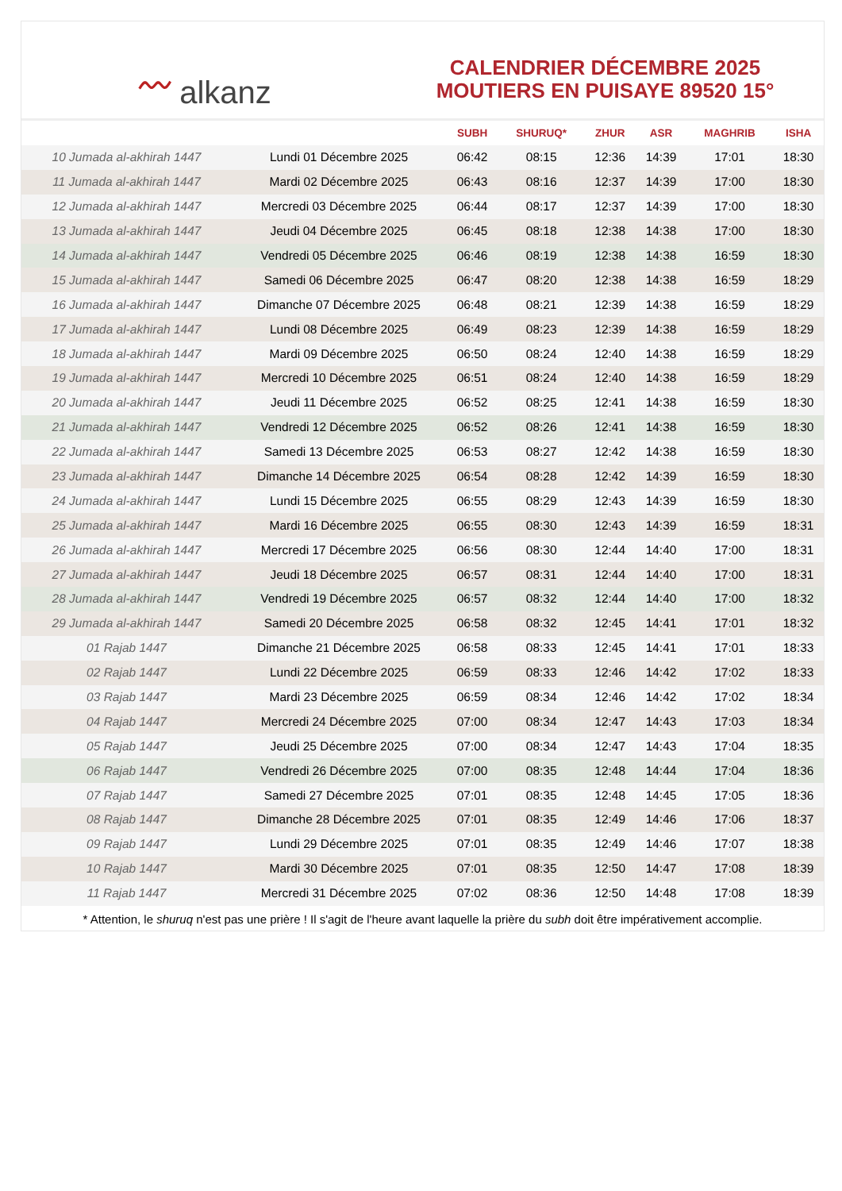〰 alkanz
CALENDRIER DÉCEMBRE 2025
MOUTIERS EN PUISAYE 89520 15°
| | | SUBH | SHURUQ* | ZHUR | ASR | MAGHRIB | ISHA |
| --- | --- | --- | --- | --- | --- | --- | --- |
| 10 Jumada al-akhirah 1447 | Lundi 01 Décembre 2025 | 06:42 | 08:15 | 12:36 | 14:39 | 17:01 | 18:30 |
| 11 Jumada al-akhirah 1447 | Mardi 02 Décembre 2025 | 06:43 | 08:16 | 12:37 | 14:39 | 17:00 | 18:30 |
| 12 Jumada al-akhirah 1447 | Mercredi 03 Décembre 2025 | 06:44 | 08:17 | 12:37 | 14:39 | 17:00 | 18:30 |
| 13 Jumada al-akhirah 1447 | Jeudi 04 Décembre 2025 | 06:45 | 08:18 | 12:38 | 14:38 | 17:00 | 18:30 |
| 14 Jumada al-akhirah 1447 | Vendredi 05 Décembre 2025 | 06:46 | 08:19 | 12:38 | 14:38 | 16:59 | 18:30 |
| 15 Jumada al-akhirah 1447 | Samedi 06 Décembre 2025 | 06:47 | 08:20 | 12:38 | 14:38 | 16:59 | 18:29 |
| 16 Jumada al-akhirah 1447 | Dimanche 07 Décembre 2025 | 06:48 | 08:21 | 12:39 | 14:38 | 16:59 | 18:29 |
| 17 Jumada al-akhirah 1447 | Lundi 08 Décembre 2025 | 06:49 | 08:23 | 12:39 | 14:38 | 16:59 | 18:29 |
| 18 Jumada al-akhirah 1447 | Mardi 09 Décembre 2025 | 06:50 | 08:24 | 12:40 | 14:38 | 16:59 | 18:29 |
| 19 Jumada al-akhirah 1447 | Mercredi 10 Décembre 2025 | 06:51 | 08:24 | 12:40 | 14:38 | 16:59 | 18:29 |
| 20 Jumada al-akhirah 1447 | Jeudi 11 Décembre 2025 | 06:52 | 08:25 | 12:41 | 14:38 | 16:59 | 18:30 |
| 21 Jumada al-akhirah 1447 | Vendredi 12 Décembre 2025 | 06:52 | 08:26 | 12:41 | 14:38 | 16:59 | 18:30 |
| 22 Jumada al-akhirah 1447 | Samedi 13 Décembre 2025 | 06:53 | 08:27 | 12:42 | 14:38 | 16:59 | 18:30 |
| 23 Jumada al-akhirah 1447 | Dimanche 14 Décembre 2025 | 06:54 | 08:28 | 12:42 | 14:39 | 16:59 | 18:30 |
| 24 Jumada al-akhirah 1447 | Lundi 15 Décembre 2025 | 06:55 | 08:29 | 12:43 | 14:39 | 16:59 | 18:30 |
| 25 Jumada al-akhirah 1447 | Mardi 16 Décembre 2025 | 06:55 | 08:30 | 12:43 | 14:39 | 16:59 | 18:31 |
| 26 Jumada al-akhirah 1447 | Mercredi 17 Décembre 2025 | 06:56 | 08:30 | 12:44 | 14:40 | 17:00 | 18:31 |
| 27 Jumada al-akhirah 1447 | Jeudi 18 Décembre 2025 | 06:57 | 08:31 | 12:44 | 14:40 | 17:00 | 18:31 |
| 28 Jumada al-akhirah 1447 | Vendredi 19 Décembre 2025 | 06:57 | 08:32 | 12:44 | 14:40 | 17:00 | 18:32 |
| 29 Jumada al-akhirah 1447 | Samedi 20 Décembre 2025 | 06:58 | 08:32 | 12:45 | 14:41 | 17:01 | 18:32 |
| 01 Rajab 1447 | Dimanche 21 Décembre 2025 | 06:58 | 08:33 | 12:45 | 14:41 | 17:01 | 18:33 |
| 02 Rajab 1447 | Lundi 22 Décembre 2025 | 06:59 | 08:33 | 12:46 | 14:42 | 17:02 | 18:33 |
| 03 Rajab 1447 | Mardi 23 Décembre 2025 | 06:59 | 08:34 | 12:46 | 14:42 | 17:02 | 18:34 |
| 04 Rajab 1447 | Mercredi 24 Décembre 2025 | 07:00 | 08:34 | 12:47 | 14:43 | 17:03 | 18:34 |
| 05 Rajab 1447 | Jeudi 25 Décembre 2025 | 07:00 | 08:34 | 12:47 | 14:43 | 17:04 | 18:35 |
| 06 Rajab 1447 | Vendredi 26 Décembre 2025 | 07:00 | 08:35 | 12:48 | 14:44 | 17:04 | 18:36 |
| 07 Rajab 1447 | Samedi 27 Décembre 2025 | 07:01 | 08:35 | 12:48 | 14:45 | 17:05 | 18:36 |
| 08 Rajab 1447 | Dimanche 28 Décembre 2025 | 07:01 | 08:35 | 12:49 | 14:46 | 17:06 | 18:37 |
| 09 Rajab 1447 | Lundi 29 Décembre 2025 | 07:01 | 08:35 | 12:49 | 14:46 | 17:07 | 18:38 |
| 10 Rajab 1447 | Mardi 30 Décembre 2025 | 07:01 | 08:35 | 12:50 | 14:47 | 17:08 | 18:39 |
| 11 Rajab 1447 | Mercredi 31 Décembre 2025 | 07:02 | 08:36 | 12:50 | 14:48 | 17:08 | 18:39 |
* Attention, le shuruq n'est pas une prière ! Il s'agit de l'heure avant laquelle la prière du subh doit être impérativement accomplie.